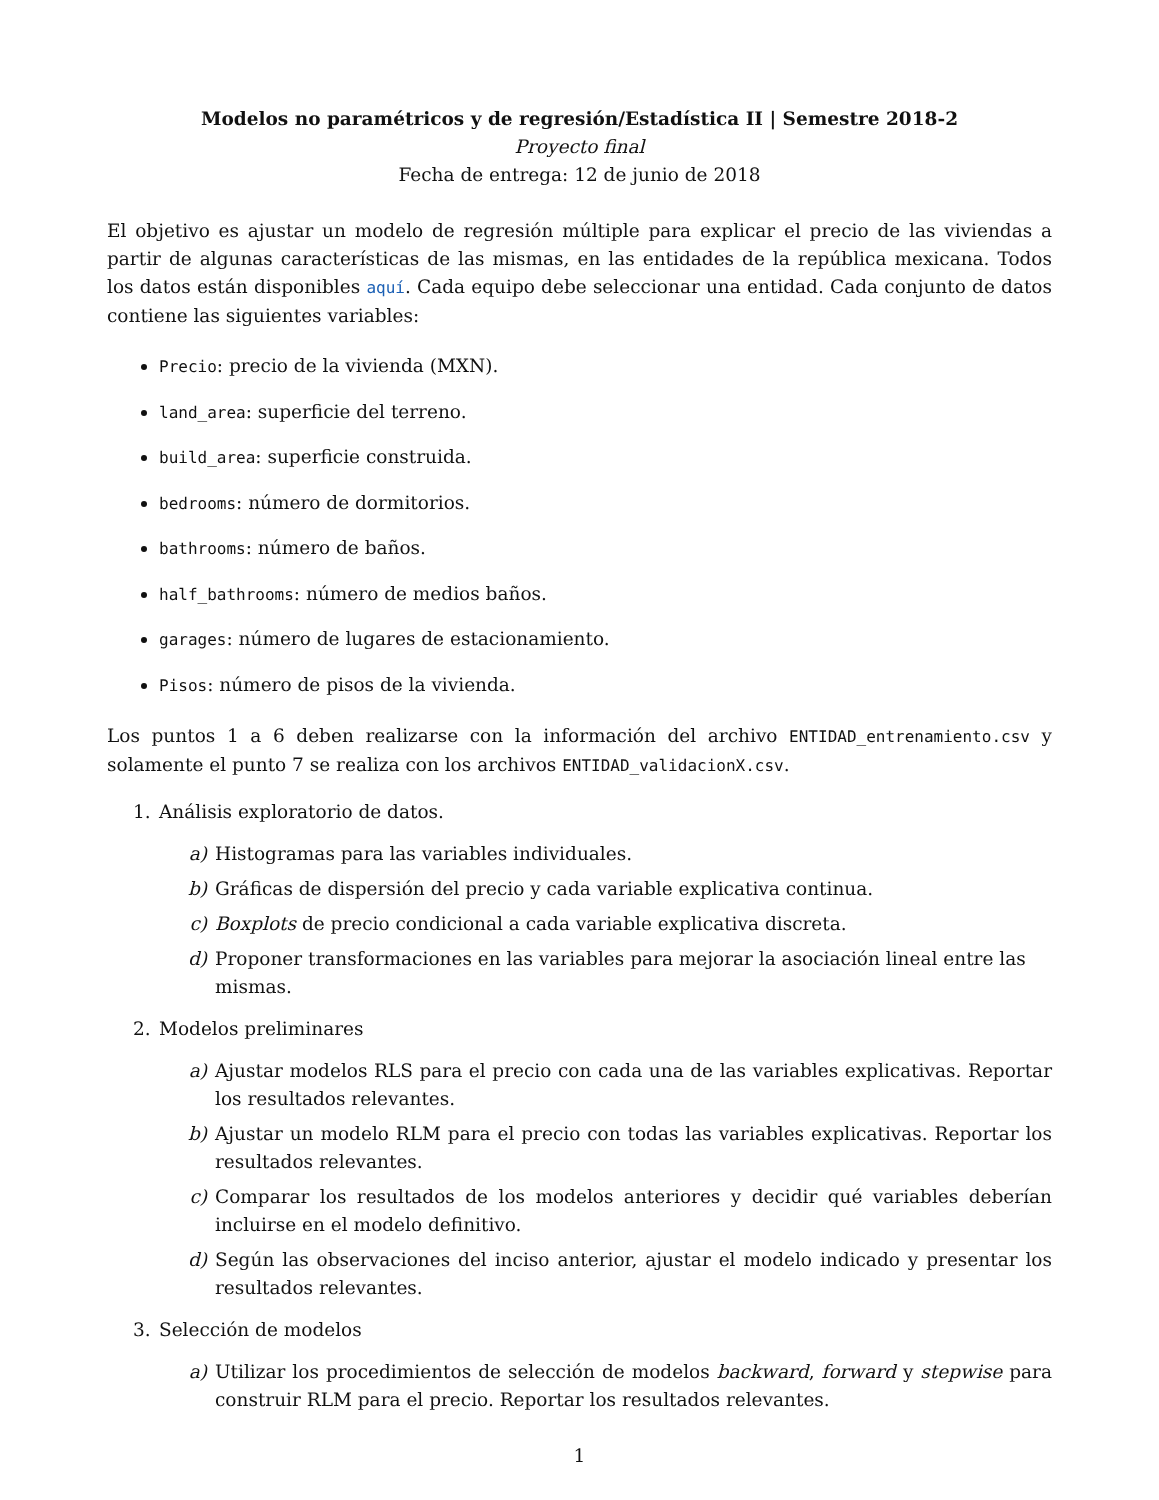Modelos no paramétricos y de regresión/Estadística II | Semestre 2018-2
Proyecto final
Fecha de entrega: 12 de junio de 2018
El objetivo es ajustar un modelo de regresión múltiple para explicar el precio de las viviendas a partir de algunas características de las mismas, en las entidades de la república mexicana. Todos los datos están disponibles aquí. Cada equipo debe seleccionar una entidad. Cada conjunto de datos contiene las siguientes variables:
Precio: precio de la vivienda (MXN).
land_area: superficie del terreno.
build_area: superficie construida.
bedrooms: número de dormitorios.
bathrooms: número de baños.
half_bathrooms: número de medios baños.
garages: número de lugares de estacionamiento.
Pisos: número de pisos de la vivienda.
Los puntos 1 a 6 deben realizarse con la información del archivo ENTIDAD_entrenamiento.csv y solamente el punto 7 se realiza con los archivos ENTIDAD_validacionX.csv.
1. Análisis exploratorio de datos.
a) Histogramas para las variables individuales.
b) Gráficas de dispersión del precio y cada variable explicativa continua.
c) Boxplots de precio condicional a cada variable explicativa discreta.
d) Proponer transformaciones en las variables para mejorar la asociación lineal entre las mismas.
2. Modelos preliminares
a) Ajustar modelos RLS para el precio con cada una de las variables explicativas. Reportar los resultados relevantes.
b) Ajustar un modelo RLM para el precio con todas las variables explicativas. Reportar los resultados relevantes.
c) Comparar los resultados de los modelos anteriores y decidir qué variables deberían incluirse en el modelo definitivo.
d) Según las observaciones del inciso anterior, ajustar el modelo indicado y presentar los resultados relevantes.
3. Selección de modelos
a) Utilizar los procedimientos de selección de modelos backward, forward y stepwise para construir RLM para el precio. Reportar los resultados relevantes.
1